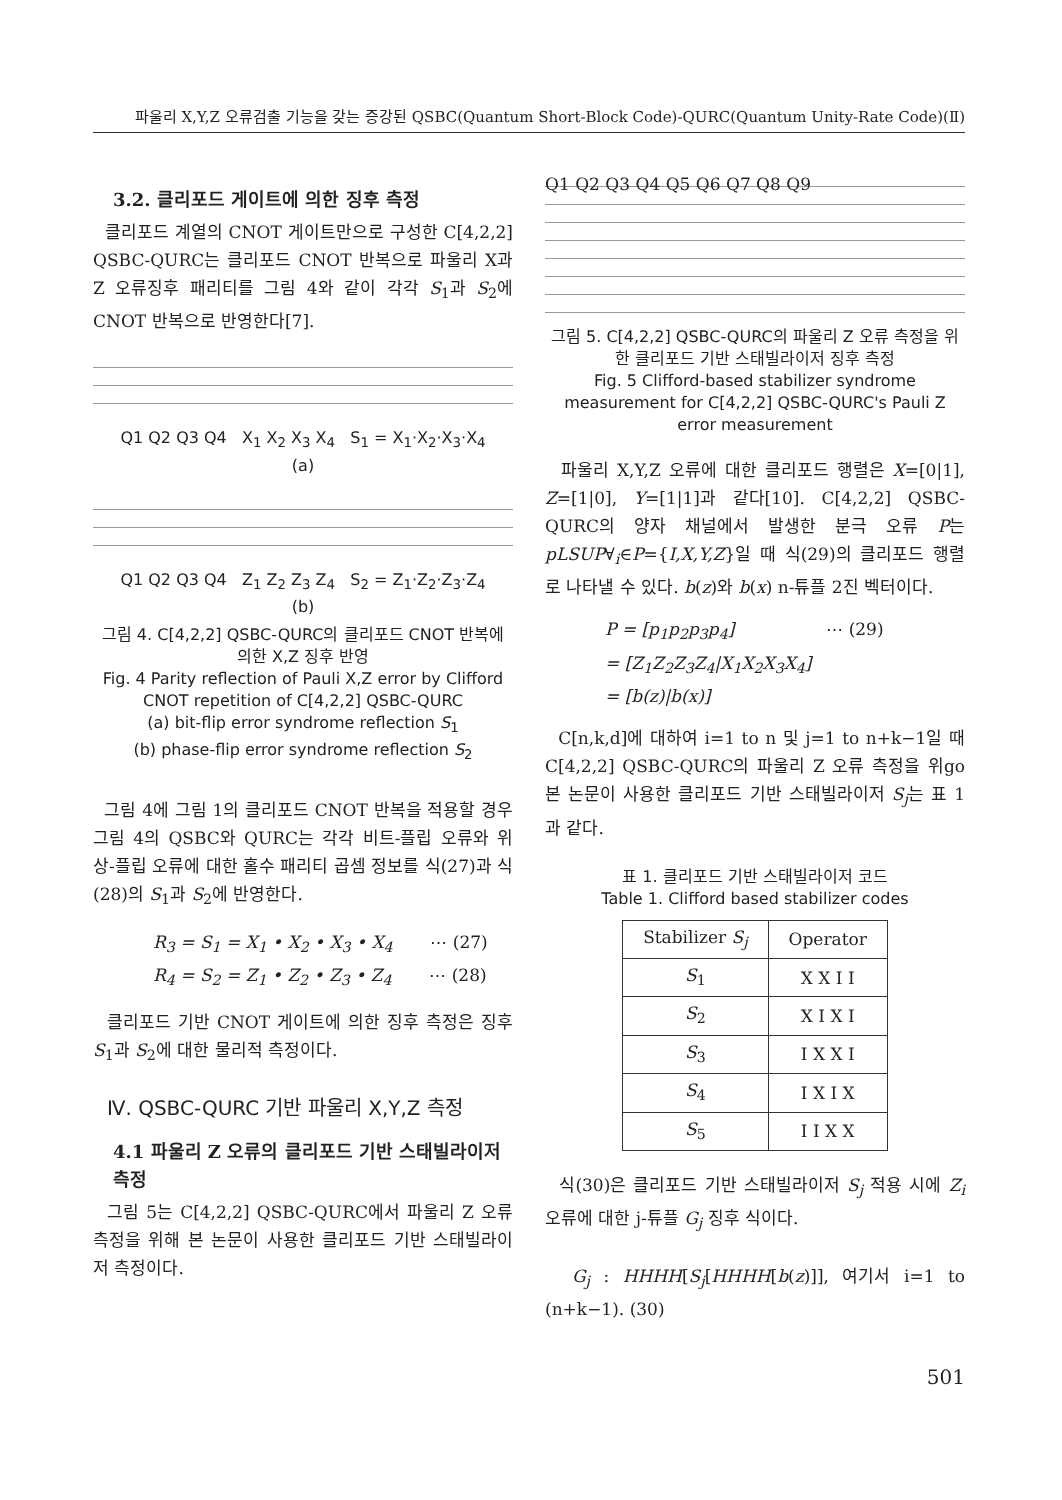파울리 X,Y,Z 오류검출 기능을 갖는 증강된 QSBC(Quantum Short-Block Code)-QURC(Quantum Unity-Rate Code)(Ⅱ)
3.2. 클리포드 게이트에 의한 징후 측정
클리포드 계열의 CNOT 게이트만으로 구성한 C[4,2,2] QSBC-QURC는 클리포드 CNOT 반복으로 파울리 X과 Z 오류징후 패리티를 그림 4와 같이 각각 S<sub>1</sub>과 S<sub>2</sub>에 CNOT 반복으로 반영한다[7].
Q1 Q2 Q3 Q4 X<sub>1</sub> X<sub>2</sub> X<sub>3</sub> X<sub>4</sub> S<sub>1</sub> = X<sub>1</sub>·X<sub>2</sub>·X<sub>3</sub>·X<sub>4</sub>
(a)
Q1 Q2 Q3 Q4 Z<sub>1</sub> Z<sub>2</sub> Z<sub>3</sub> Z<sub>4</sub> S<sub>2</sub> = Z<sub>1</sub>·Z<sub>2</sub>·Z<sub>3</sub>·Z<sub>4</sub>
(b)
그림 4. C[4,2,2] QSBC-QURC의 클리포드 CNOT 반복에 의한 X,Z 징후 반영
Fig. 4 Parity reflection of Pauli X,Z error by Clifford CNOT repetition of C[4,2,2] QSBC-QURC
(a) bit-flip error syndrome reflection S<sub>1</sub>
(b) phase-flip error syndrome reflection S<sub>2</sub>
그림 4에 그림 1의 클리포드 CNOT 반복을 적용할 경우 그림 4의 QSBC와 QURC는 각각 비트-플립 오류와 위상-플립 오류에 대한 홀수 패리티 곱셈 정보를 식(27)과 식(28)의 S<sub>1</sub>과 S<sub>2</sub>에 반영한다.
R<sub>3</sub> = S<sub>1</sub> = X<sub>1</sub> • X<sub>2</sub> • X<sub>3</sub> • X<sub>4</sub> ⋯ (27)
R<sub>4</sub> = S<sub>2</sub> = Z<sub>1</sub> • Z<sub>2</sub> • Z<sub>3</sub> • Z<sub>4</sub> ⋯ (28)
클리포드 기반 CNOT 게이트에 의한 징후 측정은 징후 S<sub>1</sub>과 S<sub>2</sub>에 대한 물리적 측정이다.
Ⅳ. QSBC-QURC 기반 파울리 X,Y,Z 측정
4.1 파울리 Z 오류의 클리포드 기반 스태빌라이저 측정
그림 5는 C[4,2,2] QSBC-QURC에서 파울리 Z 오류 측정을 위해 본 논문이 사용한 클리포드 기반 스태빌라이저 측정이다.
Q1 Q2 Q3 Q4 Q5 Q6 Q7 Q8 Q9
그림 5. C[4,2,2] QSBC-QURC의 파울리 Z 오류 측정을 위한 클리포드 기반 스태빌라이저 징후 측정
Fig. 5 Clifford-based stabilizer syndrome measurement for C[4,2,2] QSBC-QURC's Pauli Z error measurement
파울리 X,Y,Z 오류에 대한 클리포드 행렬은 X=[0|1], Z=[1|0], Y=[1|1]과 같다[10]. C[4,2,2] QSBC-QURC의 양자 채널에서 발생한 분극 오류 P는 pLSUP∀<sub>i</sub>∈P={I,X,Y,Z}일 때 식(29)의 클리포드 행렬로 나타낼 수 있다. b(z)와 b(x) n-튜플 2진 벡터이다.
P = [p<sub>1</sub>p<sub>2</sub>p<sub>3</sub>p<sub>4</sub>] ⋯ (29)
= [Z<sub>1</sub>Z<sub>2</sub>Z<sub>3</sub>Z<sub>4</sub>|X<sub>1</sub>X<sub>2</sub>X<sub>3</sub>X<sub>4</sub>]
= [b(z)|b(x)]
C[n,k,d]에 대하여 i=1 to n 및 j=1 to n+k−1일 때 C[4,2,2] QSBC-QURC의 파울리 Z 오류 측정을 위go 본 논문이 사용한 클리포드 기반 스태빌라이저 S<sub>j</sub>는 표 1과 같다.
표 1. 클리포드 기반 스태빌라이저 코드
Table 1. Clifford based stabilizer codes
| Stabilizer S<sub>j</sub> | Operator |
| --- | --- |
| S<sub>1</sub> | X X I I |
| S<sub>2</sub> | X I X I |
| S<sub>3</sub> | I X X I |
| S<sub>4</sub> | I X I X |
| S<sub>5</sub> | I I X X |
식(30)은 클리포드 기반 스태빌라이저 S<sub>j</sub> 적용 시에 Z<sub>i</sub> 오류에 대한 j-튜플 G<sub>j</sub> 징후 식이다.
G<sub>j</sub> : HHHH[S<sub>j</sub>[HHHH[b(z)]], 여기서 i=1 to (n+k−1). (30)
501